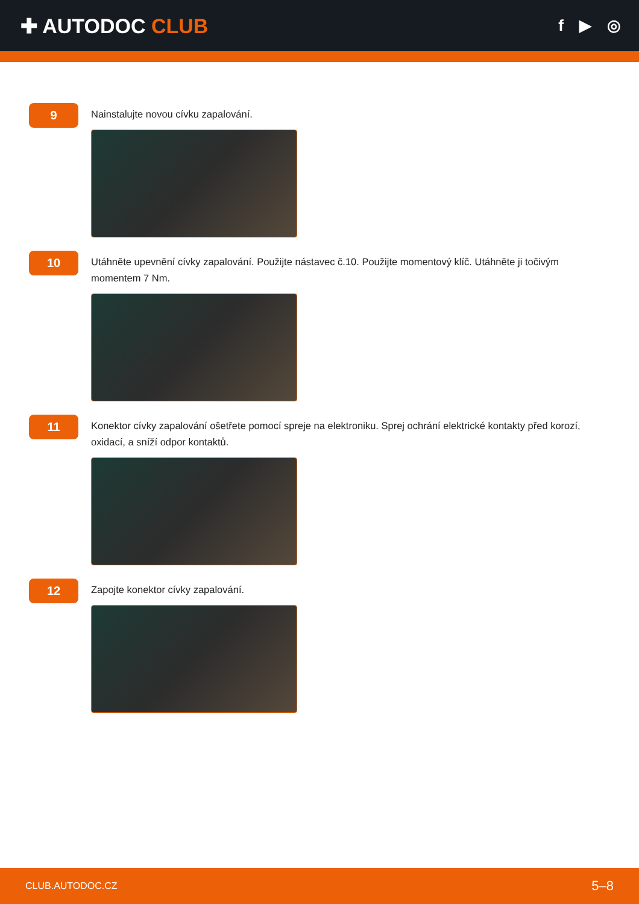✚ AUTODOC CLUB
f ▶ ◎
9
Nainstalujte novou cívku zapalování.
10
Utáhněte upevnění cívky zapalování. Použijte nástavec č.10. Použijte momentový klíč. Utáhněte ji točivým momentem 7 Nm.
11
Konektor cívky zapalování ošetřete pomocí spreje na elektroniku. Sprej ochrání elektrické kontakty před korozí, oxidací, a sníží odpor kontaktů.
12
Zapojte konektor cívky zapalování.
CLUB.AUTODOC.CZ 5–8